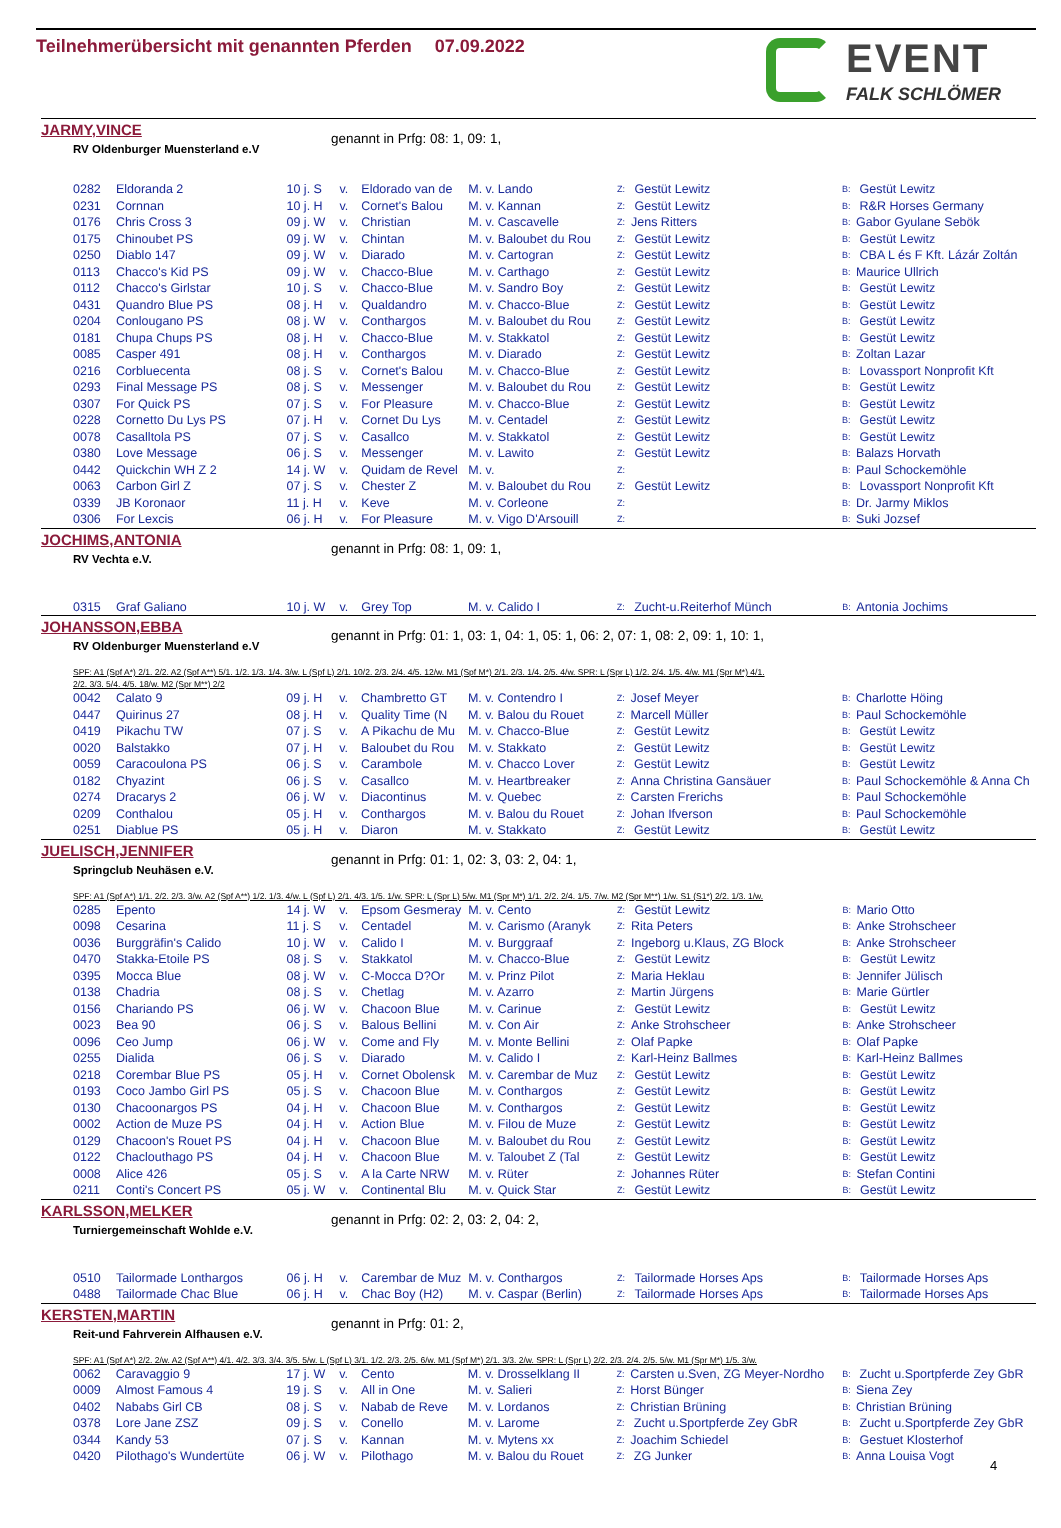Teilnehmerübersicht mit genannten Pferden 07.09.2022
EVENT
FALK SCHLÖMER
JARMY,VINCE
RV Oldenburger Muensterland e.V
genannt in Prfg: 08: 1, 09: 1,
| 0282 | Eldoranda 2 | 10 j. S | v. | Eldorado van de | M. v. Lando | Z: | Gestüt Lewitz | B: | Gestüt Lewitz |
| 0231 | Cornnan | 10 j. H | v. | Cornet's Balou | M. v. Kannan | Z: | Gestüt Lewitz | B: | R&R Horses Germany |
| 0176 | Chris Cross 3 | 09 j. W | v. | Christian | M. v. Cascavelle | Z: | Jens Ritters | B: | Gabor Gyulane Sebök |
| 0175 | Chinoubet PS | 09 j. W | v. | Chintan | M. v. Baloubet du Rou | Z: | Gestüt Lewitz | B: | Gestüt Lewitz |
| 0250 | Diablo 147 | 09 j. W | v. | Diarado | M. v. Cartogran | Z: | Gestüt Lewitz | B: | CBA L és F Kft. Lázár Zoltán |
| 0113 | Chacco's Kid PS | 09 j. W | v. | Chacco-Blue | M. v. Carthago | Z: | Gestüt Lewitz | B: | Maurice Ullrich |
| 0112 | Chacco's Girlstar | 10 j. S | v. | Chacco-Blue | M. v. Sandro Boy | Z: | Gestüt Lewitz | B: | Gestüt Lewitz |
| 0431 | Quandro Blue PS | 08 j. H | v. | Qualdandro | M. v. Chacco-Blue | Z: | Gestüt Lewitz | B: | Gestüt Lewitz |
| 0204 | Conlougano PS | 08 j. W | v. | Conthargos | M. v. Baloubet du Rou | Z: | Gestüt Lewitz | B: | Gestüt Lewitz |
| 0181 | Chupa Chups PS | 08 j. H | v. | Chacco-Blue | M. v. Stakkatol | Z: | Gestüt Lewitz | B: | Gestüt Lewitz |
| 0085 | Casper 491 | 08 j. H | v. | Conthargos | M. v. Diarado | Z: | Gestüt Lewitz | B: | Zoltan Lazar |
| 0216 | Corbluecenta | 08 j. S | v. | Cornet's Balou | M. v. Chacco-Blue | Z: | Gestüt Lewitz | B: | Lovassport Nonprofit Kft |
| 0293 | Final Message PS | 08 j. S | v. | Messenger | M. v. Baloubet du Rou | Z: | Gestüt Lewitz | B: | Gestüt Lewitz |
| 0307 | For Quick PS | 07 j. S | v. | For Pleasure | M. v. Chacco-Blue | Z: | Gestüt Lewitz | B: | Gestüt Lewitz |
| 0228 | Cornetto Du Lys PS | 07 j. H | v. | Cornet Du Lys | M. v. Centadel | Z: | Gestüt Lewitz | B: | Gestüt Lewitz |
| 0078 | Casalltola PS | 07 j. S | v. | Casallco | M. v. Stakkatol | Z: | Gestüt Lewitz | B: | Gestüt Lewitz |
| 0380 | Love Message | 06 j. S | v. | Messenger | M. v. Lawito | Z: | Gestüt Lewitz | B: | Balazs Horvath |
| 0442 | Quickchin WH Z 2 | 14 j. W | v. | Quidam de Revel | M. v. | Z: | | B: | Paul Schockemöhle |
| 0063 | Carbon Girl Z | 07 j. S | v. | Chester Z | M. v. Baloubet du Rou | Z: | Gestüt Lewitz | B: | Lovassport Nonprofit Kft |
| 0339 | JB Koronaor | 11 j. H | v. | Keve | M. v. Corleone | Z: | | B: | Dr. Jarmy Miklos |
| 0306 | For Lexcis | 06 j. H | v. | For Pleasure | M. v. Vigo D'Arsouill | Z: | | B: | Suki Jozsef |
JOCHIMS,ANTONIA
RV Vechta e.V.
genannt in Prfg: 08: 1, 09: 1,
| 0315 | Graf Galiano | 10 j. W | v. | Grey Top | M. v. Calido I | Z: | Zucht-u.Reiterhof Münch | B: | Antonia Jochims |
JOHANSSON,EBBA
RV Oldenburger Muensterland e.V
genannt in Prfg: 01: 1, 03: 1, 04: 1, 05: 1, 06: 2, 07: 1, 08: 2, 09: 1, 10: 1,
SPF: A1 (Spf A*) 2/1. 2/2. A2 (Spf A**) 5/1. 1/2. 1/3. 1/4. 3/w. L (Spf L) 2/1. 10/2. 2/3. 2/4. 4/5. 12/w. M1 (Spf M*) 2/1. 2/3. 1/4. 2/5. 4/w. SPR: L (Spr L) 1/2. 2/4. 1/5. 4/w. M1 (Spr M*) 4/1.
2/2. 3/3. 5/4. 4/5. 18/w. M2 (Spr M**) 2/2
| 0042 | Calato 9 | 09 j. H | v. | Chambretto GT | M. v. Contendro I | Z: | Josef Meyer | B: | Charlotte Höing |
| 0447 | Quirinus 27 | 08 j. H | v. | Quality Time (N | M. v. Balou du Rouet | Z: | Marcell Müller | B: | Paul Schockemöhle |
| 0419 | Pikachu TW | 07 j. S | v. | A Pikachu de Mu | M. v. Chacco-Blue | Z: | Gestüt Lewitz | B: | Gestüt Lewitz |
| 0020 | Balstakko | 07 j. H | v. | Baloubet du Rou | M. v. Stakkato | Z: | Gestüt Lewitz | B: | Gestüt Lewitz |
| 0059 | Caracoulona PS | 06 j. S | v. | Carambole | M. v. Chacco Lover | Z: | Gestüt Lewitz | B: | Gestüt Lewitz |
| 0182 | Chyazint | 06 j. S | v. | Casallco | M. v. Heartbreaker | Z: | Anna Christina Gansäuer | B: | Paul Schockemöhle & Anna Ch |
| 0274 | Dracarys 2 | 06 j. W | v. | Diacontinus | M. v. Quebec | Z: | Carsten Frerichs | B: | Paul Schockemöhle |
| 0209 | Conthalou | 05 j. H | v. | Conthargos | M. v. Balou du Rouet | Z: | Johan Ifverson | B: | Paul Schockemöhle |
| 0251 | Diablue PS | 05 j. H | v. | Diaron | M. v. Stakkato | Z: | Gestüt Lewitz | B: | Gestüt Lewitz |
JUELISCH,JENNIFER
Springclub Neuhäsen e.V.
genannt in Prfg: 01: 1, 02: 3, 03: 2, 04: 1,
SPF: A1 (Spf A*) 1/1. 2/2. 2/3. 3/w. A2 (Spf A**) 1/2. 1/3. 4/w. L (Spf L) 2/1. 4/3. 1/5. 1/w. SPR: L (Spr L) 5/w. M1 (Spr M*) 1/1. 2/2. 2/4. 1/5. 7/w. M2 (Spr M**) 1/w. S1 (S1*) 2/2. 1/3. 1/w.
| 0285 | Epento | 14 j. W | v. | Epsom Gesmeray | M. v. Cento | Z: | Gestüt Lewitz | B: | Mario Otto |
| 0098 | Cesarina | 11 j. S | v. | Centadel | M. v. Carismo (Aranyk | Z: | Rita Peters | B: | Anke Strohscheer |
| 0036 | Burggräfin's Calido | 10 j. W | v. | Calido I | M. v. Burggraaf | Z: | Ingeborg u.Klaus, ZG Block | B: | Anke Strohscheer |
| 0470 | Stakka-Etoile PS | 08 j. S | v. | Stakkatol | M. v. Chacco-Blue | Z: | Gestüt Lewitz | B: | Gestüt Lewitz |
| 0395 | Mocca Blue | 08 j. W | v. | C-Mocca D?Or | M. v. Prinz Pilot | Z: | Maria Heklau | B: | Jennifer Jülisch |
| 0138 | Chadria | 08 j. S | v. | Chetlag | M. v. Azarro | Z: | Martin Jürgens | B: | Marie Gürtler |
| 0156 | Chariando PS | 06 j. W | v. | Chacoon Blue | M. v. Carinue | Z: | Gestüt Lewitz | B: | Gestüt Lewitz |
| 0023 | Bea 90 | 06 j. S | v. | Balous Bellini | M. v. Con Air | Z: | Anke Strohscheer | B: | Anke Strohscheer |
| 0096 | Ceo Jump | 06 j. W | v. | Come and Fly | M. v. Monte Bellini | Z: | Olaf Papke | B: | Olaf Papke |
| 0255 | Dialida | 06 j. S | v. | Diarado | M. v. Calido I | Z: | Karl-Heinz Ballmes | B: | Karl-Heinz Ballmes |
| 0218 | Corembar Blue PS | 05 j. H | v. | Cornet Obolensk | M. v. Carembar de Muz | Z: | Gestüt Lewitz | B: | Gestüt Lewitz |
| 0193 | Coco Jambo Girl PS | 05 j. S | v. | Chacoon Blue | M. v. Conthargos | Z: | Gestüt Lewitz | B: | Gestüt Lewitz |
| 0130 | Chacoonargos PS | 04 j. H | v. | Chacoon Blue | M. v. Conthargos | Z: | Gestüt Lewitz | B: | Gestüt Lewitz |
| 0002 | Action de Muze PS | 04 j. H | v. | Action Blue | M. v. Filou de Muze | Z: | Gestüt Lewitz | B: | Gestüt Lewitz |
| 0129 | Chacoon's Rouet PS | 04 j. H | v. | Chacoon Blue | M. v. Baloubet du Rou | Z: | Gestüt Lewitz | B: | Gestüt Lewitz |
| 0122 | Chaclouthago PS | 04 j. H | v. | Chacoon Blue | M. v. Taloubet Z (Tal | Z: | Gestüt Lewitz | B: | Gestüt Lewitz |
| 0008 | Alice 426 | 05 j. S | v. | A la Carte NRW | M. v. Rüter | Z: | Johannes Rüter | B: | Stefan Contini |
| 0211 | Conti's Concert PS | 05 j. W | v. | Continental Blu | M. v. Quick Star | Z: | Gestüt Lewitz | B: | Gestüt Lewitz |
KARLSSON,MELKER
Turniergemeinschaft Wohlde e.V.
genannt in Prfg: 02: 2, 03: 2, 04: 2,
| 0510 | Tailormade Lonthargos | 06 j. H | v. | Carembar de Muz | M. v. Conthargos | Z: | Tailormade Horses Aps | B: | Tailormade Horses Aps |
| 0488 | Tailormade Chac Blue | 06 j. H | v. | Chac Boy (H2) | M. v. Caspar (Berlin) | Z: | Tailormade Horses Aps | B: | Tailormade Horses Aps |
KERSTEN,MARTIN
Reit-und Fahrverein Alfhausen e.V.
genannt in Prfg: 01: 2,
SPF: A1 (Spf A*) 2/2. 2/w. A2 (Spf A**) 4/1. 4/2. 3/3. 3/4. 3/5. 5/w. L (Spf L) 3/1. 1/2. 2/3. 2/5. 6/w. M1 (Spf M*) 2/1. 3/3. 2/w. SPR: L (Spr L) 2/2. 2/3. 2/4. 2/5. 5/w. M1 (Spr M*) 1/5. 3/w.
| 0062 | Caravaggio 9 | 17 j. W | v. | Cento | M. v. Drosselklang II | Z: | Carsten u.Sven, ZG Meyer-Nordho | B: | Zucht u.Sportpferde Zey GbR |
| 0009 | Almost Famous 4 | 19 j. S | v. | All in One | M. v. Salieri | Z: | Horst Bünger | B: | Siena Zey |
| 0402 | Nababs Girl CB | 08 j. S | v. | Nabab de Reve | M. v. Lordanos | Z: | Christian Brüning | B: | Christian Brüning |
| 0378 | Lore Jane ZSZ | 09 j. S | v. | Conello | M. v. Larome | Z: | Zucht u.Sportpferde Zey GbR | B: | Zucht u.Sportpferde Zey GbR |
| 0344 | Kandy 53 | 07 j. S | v. | Kannan | M. v. Mytens xx | Z: | Joachim Schiedel | B: | Gestuet Klosterhof |
| 0420 | Pilothago's Wundertüte | 06 j. W | v. | Pilothago | M. v. Balou du Rouet | Z: | ZG Junker | B: | Anna Louisa Vogt |
4